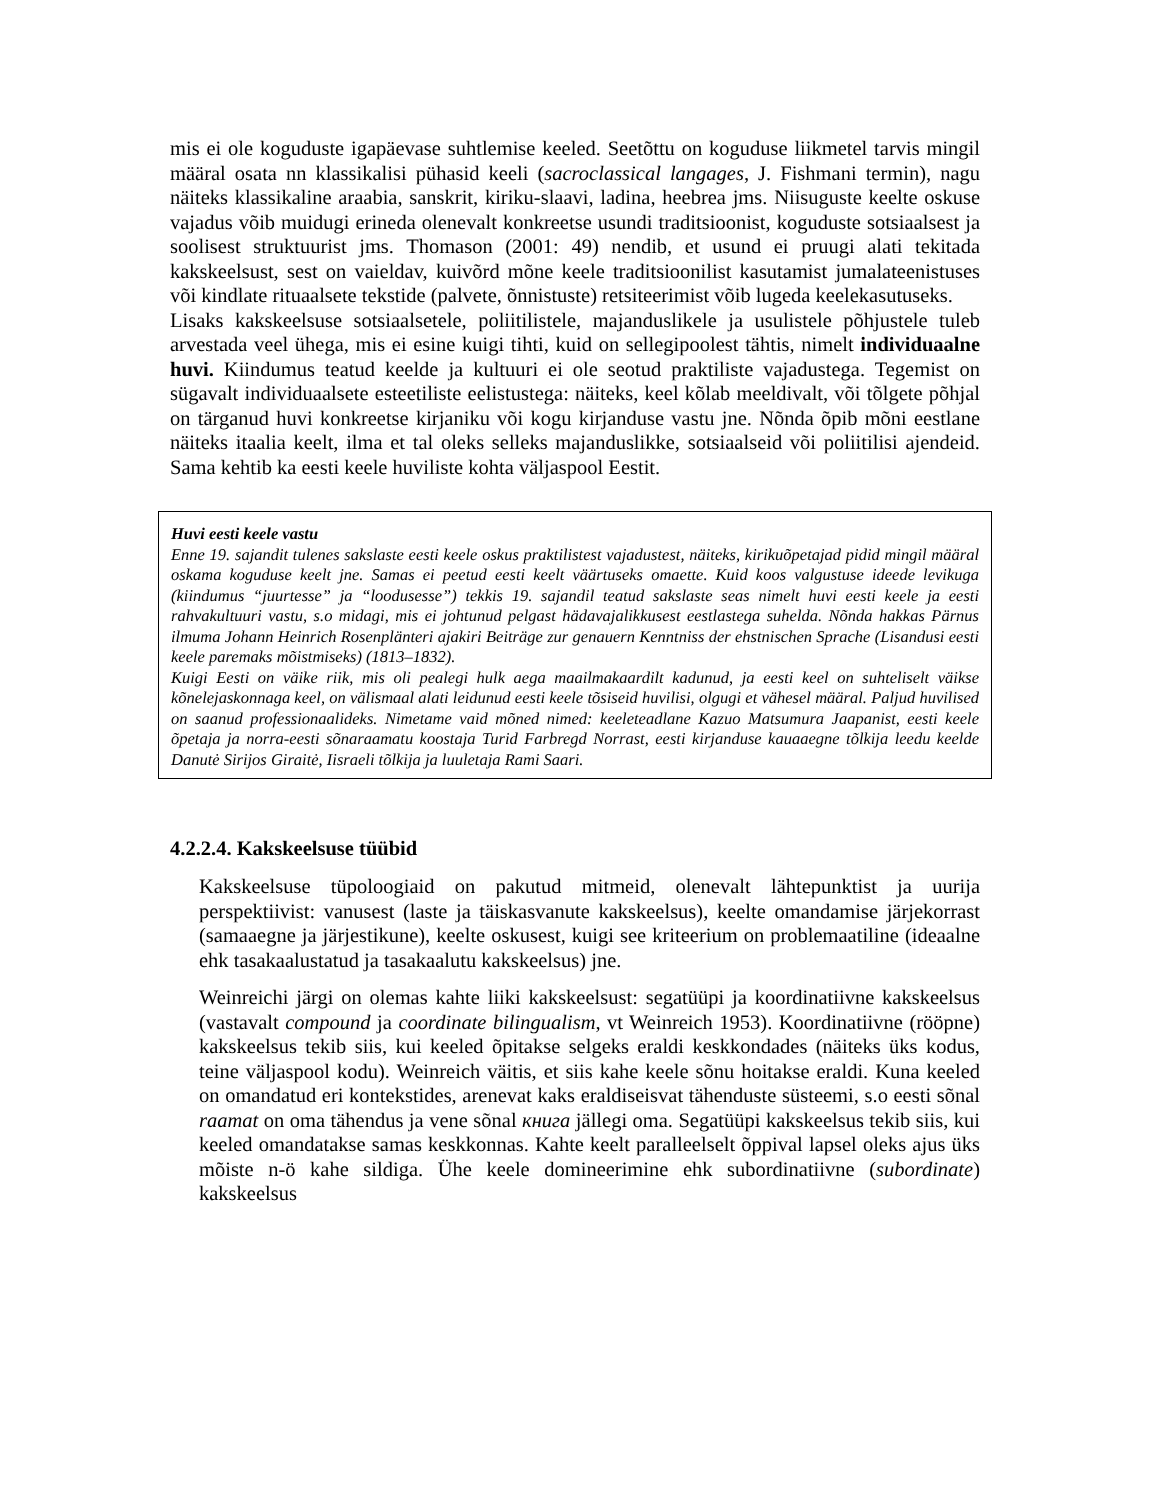mis ei ole koguduste igapäevase suhtlemise keeled. Seetõttu on koguduse liikmetel tarvis mingil määral osata nn klassikalisi pühasid keeli (sacroclassical langages, J. Fishmani termin), nagu näiteks klassikaline araabia, sanskrit, kiriku-slaavi, ladina, heebrea jms. Niisuguste keelte oskuse vajadus võib muidugi erineda olenevalt konkreetse usundi traditsioonist, koguduste sotsiaalsest ja soolisest struktuurist jms. Thomason (2001: 49) nendib, et usund ei pruugi alati tekitada kakskeelsust, sest on vaieldav, kuivõrd mõne keele traditsioonilist kasutamist jumalateenistuses või kindlate rituaalsete tekstide (palvete, õnnistuste) retsiteerimist võib lugeda keelekasutuseks.
Lisaks kakskeelsuse sotsiaalsetele, poliitilistele, majanduslikele ja usulistele põhjustele tuleb arvestada veel ühega, mis ei esine kuigi tihti, kuid on sellegipoolest tähtis, nimelt individuaalne huvi. Kiindumus teatud keelde ja kultuuri ei ole seotud praktiliste vajadustega. Tegemist on sügavalt individuaalsete esteetiliste eelistustega: näiteks, keel kõlab meeldivalt, või tõlgete põhjal on tärganud huvi konkreetse kirjaniku või kogu kirjanduse vastu jne. Nõnda õpib mõni eestlane näiteks itaalia keelt, ilma et tal oleks selleks majanduslikke, sotsiaalseid või poliitilisi ajendeid. Sama kehtib ka eesti keele huviliste kohta väljaspool Eestit.
Huvi eesti keele vastu
Enne 19. sajandit tulenes sakslaste eesti keele oskus praktilistest vajadustest, näiteks, kirikuõpetajad pidid mingil määral oskama koguduse keelt jne. Samas ei peetud eesti keelt väärtuseks omaette. Kuid koos valgustuse ideede levikuga (kiindumus “juurtesse” ja “loodusesse”) tekkis 19. sajandil teatud sakslaste seas nimelt huvi eesti keele ja eesti rahvakultuuri vastu, s.o midagi, mis ei johtunud pelgast hädavajalikkusest eestlastega suhelda. Nõnda hakkas Pärnus ilmuma Johann Heinrich Rosenplänteri ajakiri Beiträge zur genauern Kenntniss der ehstnischen Sprache (Lisandusi eesti keele paremaks mõistmiseks) (1813–1832).
Kuigi Eesti on väike riik, mis oli pealegi hulk aega maailmakaardilt kadunud, ja eesti keel on suhteliselt väikse kõnelejaskonnaga keel, on välismaal alati leidunud eesti keele tõsiseid huvilisi, olgugi et vähesel määral. Paljud huvilised on saanud professionaalideks. Nimetame vaid mõned nimed: keeleteadlane Kazuo Matsumura Jaapanist, eesti keele õpetaja ja norra-eesti sõnaraamatu koostaja Turid Farbregd Norrast, eesti kirjanduse kauaaegne tõlkija leedu keelde Danutė Sirijos Giraitė, Iisraeli tõlkija ja luuletaja Rami Saari.
4.2.2.4. Kakskeelsuse tüübid
Kakskeelsuse tüpoloogiaid on pakutud mitmeid, olenevalt lähtepunktist ja uurija perspektiivist: vanusest (laste ja täiskasvanute kakskeelsus), keelte omandamise järjekorrast (samaaegne ja järjestikune), keelte oskusest, kuigi see kriteerium on problemaatiline (ideaalne ehk tasakaalustatud ja tasakaalutu kakskeelsus) jne.
Weinreichi järgi on olemas kahte liiki kakskeelsust: segatüüpi ja koordinatiivne kakskeelsus (vastavalt compound ja coordinate bilingualism, vt Weinreich 1953). Koordinatiivne (rööpne) kakskeelsus tekib siis, kui keeled õpitakse selgeks eraldi keskkondades (näiteks üks kodus, teine väljaspool kodu). Weinreich väitis, et siis kahe keele sõnu hoitakse eraldi. Kuna keeled on omandatud eri kontekstides, arenevat kaks eraldiseisvat tähenduste süsteemi, s.o eesti sõnal raamat on oma tähendus ja vene sõnal книга jällegi oma. Segatüüpi kakskeelsus tekib siis, kui keeled omandatakse samas keskkonnas. Kahte keelt paralleelselt õppival lapsel oleks ajus üks mõiste n-ö kahe sildiga. Ühe keele domineerimine ehk subordinatiivne (subordinate) kakskeelsus